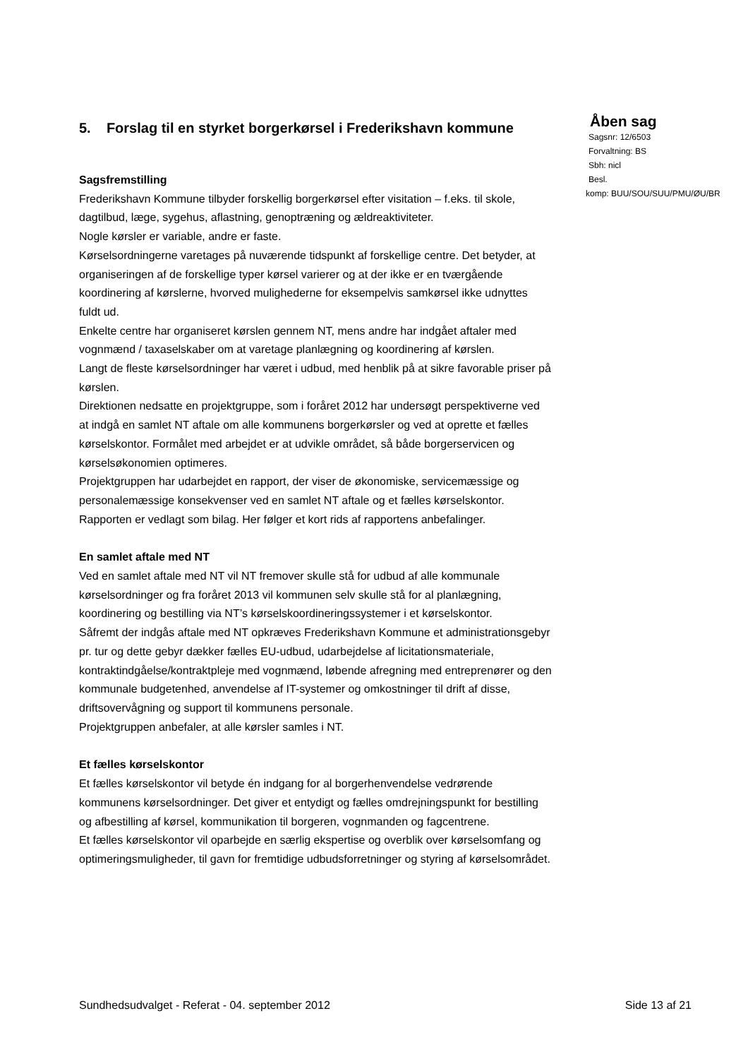5. Forslag til en styrket borgerkørsel i Frederikshavn kommune
Sagsfremstilling
Frederikshavn Kommune tilbyder forskellig borgerkørsel efter visitation – f.eks. til skole, dagtilbud, læge, sygehus, aflastning, genoptræning og ældreaktiviteter.
Nogle kørsler er variable, andre er faste.
Kørselsordningerne varetages på nuværende tidspunkt af forskellige centre. Det betyder, at organiseringen af de forskellige typer kørsel varierer og at der ikke er en tværgående koordinering af kørslerne, hvorved mulighederne for eksempelvis samkørsel ikke udnyttes fuldt ud.
Enkelte centre har organiseret kørslen gennem NT, mens andre har indgået aftaler med vognmænd / taxaselskaber om at varetage planlægning og koordinering af kørslen.
Langt de fleste kørselsordninger har været i udbud, med henblik på at sikre favorable priser på kørslen.
Direktionen nedsatte en projektgruppe, som i foråret 2012 har undersøgt perspektiverne ved at indgå en samlet NT aftale om alle kommunens borgerkørsler og ved at oprette et fælles kørselskontor. Formålet med arbejdet er at udvikle området, så både borgerservicen og kørselsøkonomien optimeres.
Projektgruppen har udarbejdet en rapport, der viser de økonomiske, servicemæssige og personalemæssige konsekvenser ved en samlet NT aftale og et fælles kørselskontor. Rapporten er vedlagt som bilag. Her følger et kort rids af rapportens anbefalinger.
En samlet aftale med NT
Ved en samlet aftale med NT vil NT fremover skulle stå for udbud af alle kommunale kørselsordninger og fra foråret 2013 vil kommunen selv skulle stå for al planlægning, koordinering og bestilling via NT’s kørselskoordineringssystemer i et kørselskontor.
Såfremt der indgås aftale med NT opkræves Frederikshavn Kommune et administrationsgebyr pr. tur og dette gebyr dækker fælles EU-udbud, udarbejdelse af licitationsmateriale, kontraktindgåelse/kontraktpleje med vognmænd, løbende afregning med entreprenører og den kommunale budgetenhed, anvendelse af IT-systemer og omkostninger til drift af disse, driftsovervågning og support til kommunens personale.
Projektgruppen anbefaler, at alle kørsler samles i NT.
Et fælles kørselskontor
Et fælles kørselskontor vil betyde én indgang for al borgerhenvendelse vedrørende kommunens kørselsordninger. Det giver et entydigt og fælles omdrejningspunkt for bestilling og afbestilling af kørsel, kommunikation til borgeren, vognmanden og fagcentrene.
Et fælles kørselskontor vil oparbejde en særlig ekspertise og overblik over kørselsomfang og optimeringsmuligheder, til gavn for fremtidige udbudsforretninger og styring af kørselsområdet.
Åben sag
Sagsnr: 12/6503
Forvaltning: BS
Sbh: nicl
Besl.
komp: BUU/SOU/SUU/PMU/ØU/BR
Sundhedsudvalget - Referat - 04. september 2012 Side 13 af 21